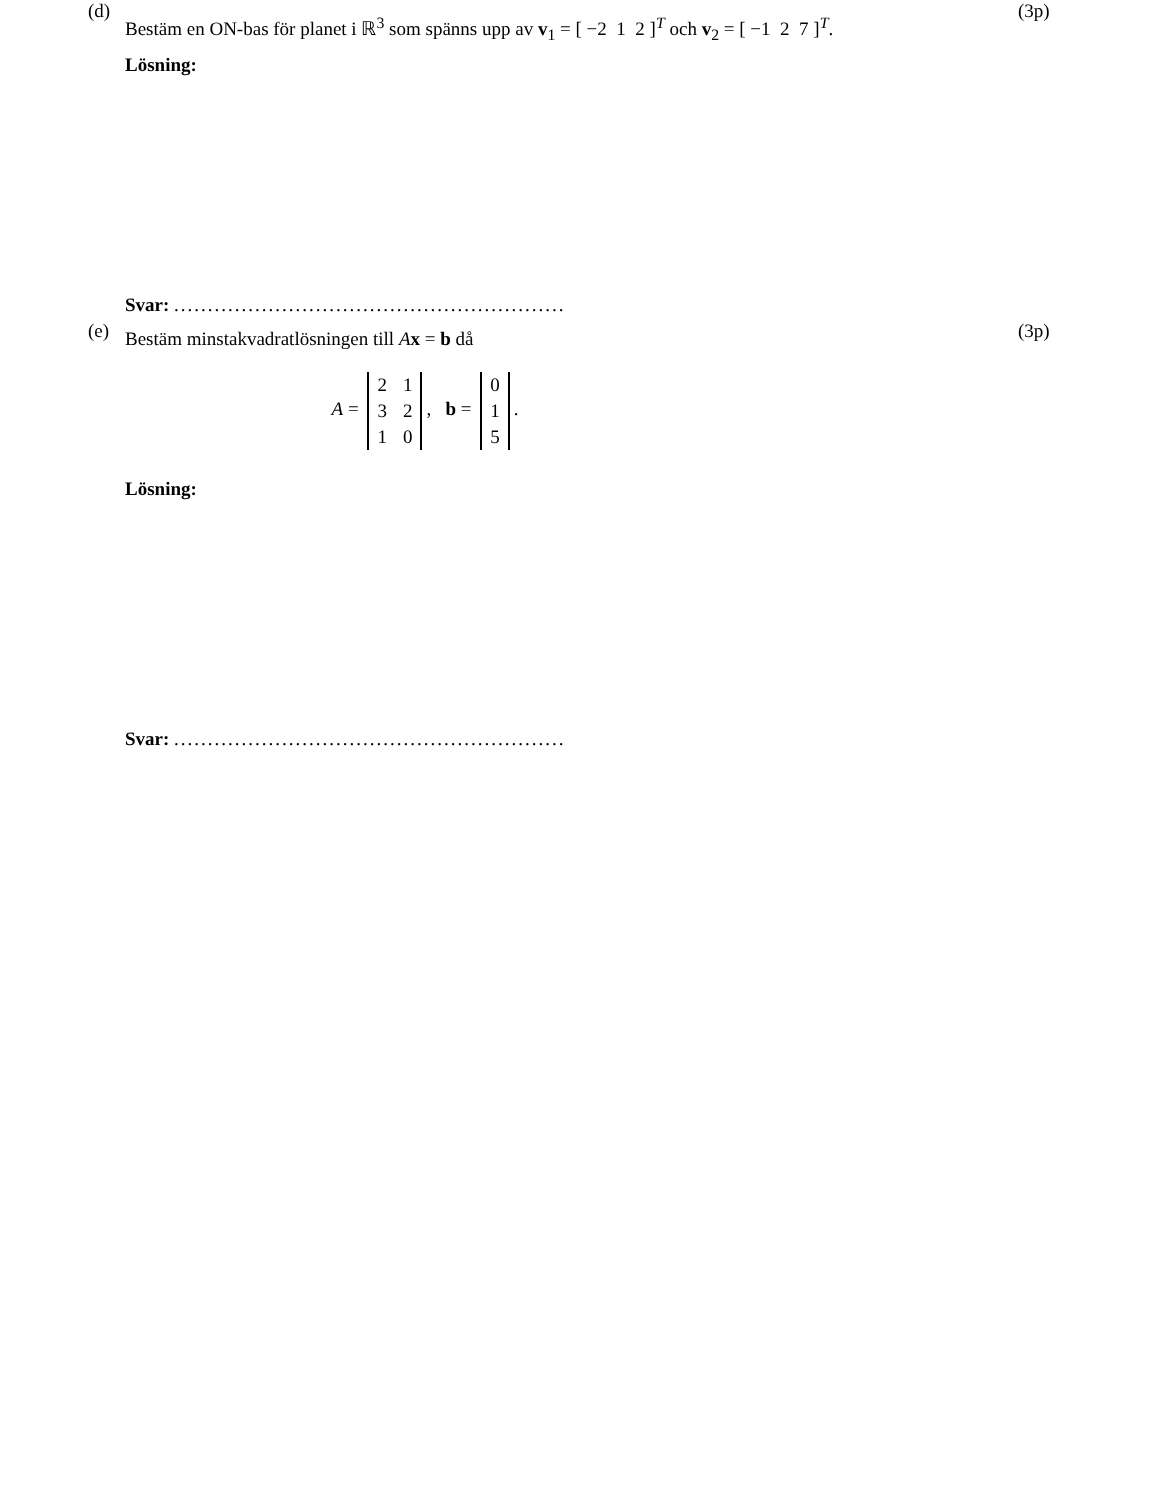(d) (3p)
Bestäm en ON-bas för planet i ℝ<sup>3</sup> som spänns upp av v<sub>1</sub> = [ −2 1 2 ]<sup>T</sup> och v<sub>2</sub> = [ −1 2 7 ]<sup>T</sup>.
Lösning:
Svar: ..........................................................
(e) (3p)
Bestäm minstakvadratlösningen till Ax = b då
A =
| 2 | 1 |
| 3 | 2 |
| 1 | 0 |
, b =
| 0 |
| 1 |
| 5 |
.
Lösning:
Svar: ..........................................................